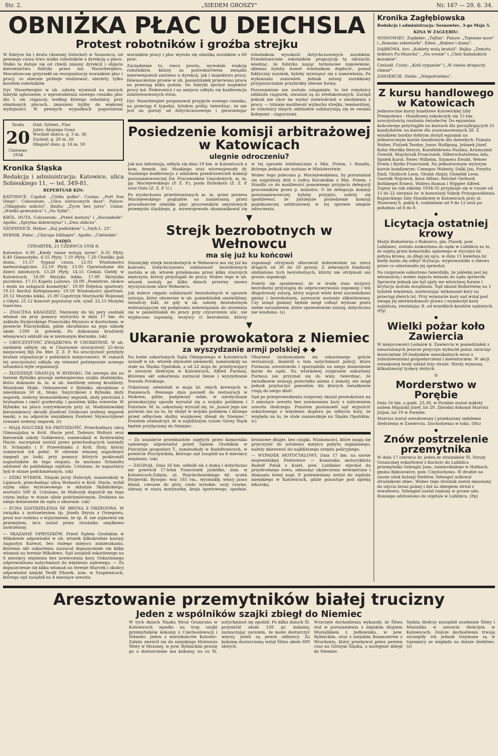Str. 2. „SIEDEM GROSZY" Nr. 167 — 20. 6. 34.
OBNIŻKA PŁAC U DEICHSLA
Protest robotników i groźba strejku
W fabryce lin i drutu (dawniej Deischel) w Sosnowcu, od pewnego czasu trwa walka robotników z dyrekcją o płace. Walka ta datuje się od chwili zmiany dyrekcji i objęcia kierownictwa fabryki przez inż. Waserbergiera. Mocodawcom przyrzekł on reorganizację warunków płac i pracy, co obecnie próbuje realizować, niestety, tylko kosztem robotników.
Dyr. Waserbergier w ub. sobotę wywiesił na murach fabryki ogłoszenie, o wprowadzeniu nowego cennika płac dla t. zw. ciągaczy, według którego robotnicy, przy obniżonych płacach, zmuszeni byliby do większej wydajności. W pewnych wypadkach pogorszenie warunków pracy i płac wyraża się obniżką zarobków o 60 proc.
Zarządzenie to, rzecz prosta, wywołało reakcję robotników, którzy za pośrednictwem związku interwenjowali zarówno u dyrekcji, jak i inspektora pracy. Równocześnie prawie w ub. poniedziałek przerwano pracę na przeciąg kilku godzin. Do fabryki zjechał inspektor pracy inż. Federowicz i na miejscu odbyła się konferencja zainteresowanych stron.
Dyr. Waserbergier proponował przyjęcie nowego cennika, na przeciąg 6 tygodni, tytułem próby, twierdząc, że nie jest on gorszy od dotychczasowego i gwarantując robotnikom wysokość dotychczasowych zarobków. Przedstawiciele robotników propozycję tę odrzucili, wiedząc, że fabryka mając terminowe zamówienie, skłonna byłaby nawet robotnikom dopłacić, ponad faktyczny zarobek, byleby wywiązać się z zamówienia. Po wykonaniu zamówień jednak zatarg zarobkowy przypuszczalnie przybrałby obecne formy.
Porozumienie nie zostało osiągnięte, to też robotnicy oddziału ciągarek, uważani są za zredukowanych. Zarząd jednak nie chce im wydać zaświadczeń o zwolnieniu z pracy. — Istnieje możliwość wybuchu strejku, tembardziej, że robotnicy innych oddziałów solidaryzują się ze swoimi kolegami - ciągaczami.
Środa
20
Czerwiec
1934
Dziś: Sylwer., Flor.
Jutro: Alojzego Gonz.
Wschód słońca: g. 3 m. 36
Zachód: g. 20 m. 26
Długość dnia: g. 16 m. 50
Kronika Śląska
Redakcja i administracja: Katowice, ulica Sobieskiego 11, — tel. 349-81.
REPERTUAR KIN:
KATOWICE. Capitol: „Córka pułku". Casino: „Port San Diego". Colosseum: „Ulica zatraconych dusz". Palace: „Olimpjada miłości". Rialto: „Życie bez jutra". Union: „Wielka grzesznica" i „Na Sybir".
KRÓL. HUTA. Colosseum: „Przed maturą" i „Rocambole". Apollo: „Sprytna dziewczyna" i „Dwa oblicza".
SZOPIENICE. Helios: „Raj podlotków" i „Szyb L. 23".
RYBNIK. Pałac: „Chicago Dillinger". Apollo: „Czeluskin".
RADJO.
CZWARTEK, 21 CZERWCA 1934 R.
Katowice. 6.30 „Kiedy ranne wstają zorze". 6.35 Płyty. 6.40 Gimnastyka. 6.55 Płyty. 7.10 Płyty. 7.20 Chwilka pań domu. 11.57 Sygnał czasu. 12.03 Wiadomości meteorologiczne. 12.10 Płyty. 13.05 Opowiadanie dla dzieci młodszych. 13.20 Płyty. 14.15 Cedula Giełdy w Katowicach. 16.00 Muzyka lekka. 17.00 Skrzynka pocztowa. 17.15 Kapela Ludowa. 18.00 „Powietrze, słońce i woda na usługach kosmetyki". 19.00 Feljeton sportowy. 19.15 Recital fortepianowy. 19.50 Wiadomości sportowe. 20.12 Muzyka lekka. 21.00 Capstrzyk Marynarki Wojennej z Gdyni. 21.12 Koncert popularny ork. symf. 22.15 Muzyka taneczna.
— ZNACZNA KRADZIEŻ. Nieznany do tej pory osobnik włamał się przy pomocy wytrychu w dniu 17 bm. do zakładu fryzjerskiego Franciszka Myszora w Kostuchnie, w powiecie Pszczyńskim, gdzie skradziono na jego szkodę około 1500 zł. gotówki. Po dokonaniu kradzieży włamywacz oddalił się w nieznanym kierunku. (ok)
— UROCZYSTOŚĆ ZWIĄZKOWA W CHORZOWIE. W ub. niedzielę odbyła się w Chorzowie uroczystość 25-lecia miejscowej filji Zw. Met. Z. Z. P. Na uroczystość przybyły bratnie organizacje z pobliskich miejscowości. W ramach tej uroczystości odbyło się również poświęcenie nowego sztandaru tejże organizacji.
— ZŁODZIEJE GRASUJĄ W RYBNIKU. Od szeregu dni na terenie Rybnika grasuje niebezpieczna szajka złodziejska, która dokonała m. in. w ub. niedzielę szereg kradzieży. Muzykowi Maks. Gebauerowi z Rybnika skradziono z mieszkania 50 zł., Maks. Smyrczkowi z Rybnika złoty zegarek, srebrny bransoletkowy zegarek, złoty pierścień z brylantem i część garderoby, i pozatem kilka rowerów. W Rybniku na placu rozrywkowym przy ul. Wodzisławskiej kieszonkowcy skradli Józefowi Grabcowi srebrny zegarek męski, a na odpuście niejakiemu Pawłowi Szywaczykowi również srebrny zegarek. (r)
— MAJĄ NAUCZKĘ NA PRZYSZŁOŚĆ. Przechodzący ulicą Gimnazjalną w Król. Hucie prof. Tadeusz Waltorz oraz kierownik szkoły Gotkiewicz, zamieszkali w Królewskiej Hucie, zaczepieni zostali przez przechodzących tamtędy H. Schmidta i P. Przewdzięka z Król. Huty, którzy zamierzali ich pobić. W obronie własnej napadnięci sięgnęli po laski, przy pomocy których poskromili napastników do tego stopnia, że musiano Schmidta odstawić do pobliskiego szpitala. Ustalono, że napastnicy byli w stanie podchmielonym. (ok)
— DZIKI WYBRYK. Niejaki Jerzy Hubczyk, zamieszkały w Lipinach, przechodząc ulicą Wolności w Król. Hucie, wybił szybę okna wystawowego w składzie Skibińskiego, wartości 500 zł. Ustalono, że Hubczyk dopuścił się tego czynu będąc w stanie silnie podchmielonym. Zrobiono na niego doniesienie do sądu o ukaranie. (ok)
— ECHA ZASTRZELENIA ŚP. BRYSIA Z ORZEGOWA. W związku z zastrzeleniem śp. Józefa Brysia z Orzegowa, prosi nas rodzina o wyjaśnienie, że śp. B. nie zajmował się przemytem, lecz został przez strażnika omyłkowo zastrzelony.
— SKAZANIE OPRYSZKÓW. Przed Sądem Grodzkim w Mikołowie odpowiadał w ub. wtorek kilkakrotnie karany Augustyn Karwat, bez stałego miejsca zamieszkania, któremu akt oskarżenia zarzucał dopuszczenie się kilku włamań na terenie Mikołowa. Sąd zasądził oskarżonego na 6 miesięcy więzienia bez zawieszenia kary. Oskarżonego odprowadzono natychmiast do więzienia sądowego. — Za dopuszczenie się kilku włamań na terenie Murcek i okolicy odpowiadał niejaki Teofil Pilarek, zam. w Szopienicach, którego sąd zasądził na 4 miesiące aresztu.
Posiedzenie komisji arbitrażowej w Katowicach
ulegnie odroczeniu?
Jak nas informują, odbyła się dnia 19 bm. w Katowicach u kom. demob. inż. Maskiego oraz wicewojewody dr. Saolniego konferencja z udziałem przedstawicieli komisji porozumiewawczej Zw. Pracowników Umysłowych, m. in. pp. Maciejewskiego (P. Z. P.), posła Brzeskota (Z. Z. P. oraz Guta (Z. Z. P. U.).
Po wysłuchaniu przedstawionych m. in. przez prezesa Maciejewskiego poglądów na zamierzoną przez pracodawców obniżkę płac pracowników umysłowych przemysłu śląskiego, p. wicewojewoda skomunikował się w tej sprawie telefonicznie z Min. Przem. i Handlu, którego jednak nie zastano w Ministerstwie.
Wobec tego polecono p. Maciejewskiemu, by porozumiał się najpóźniej dziś z radcą Barańskim z Min. Przem. i Handlu co do możliwości ponownego przyjęcia delegacji pracowników przez p. ministra. O ile delegacja komisji porozumiewawczej byłaby przyjęta, należy się spodziewać, że jutrzejsze posiedzenie komisji pojednawczej arbitrażowej w tej sprawie ulegnie odroczeniu.
▼
Strejk bezrobotnych w Wełnowcu
ma się już ku końcowi
Niezwykły strejk bezrobotnych w Wełnowcu ma się już ku końcowi. Dotychczasowa solidarność bezrobotnych została w ub. wtorek przełamana przez kilku starszych mężczyzn, którzy przystąpili do pracy. Wobec tego w ub. wtorek zostały po kilku dniach przerwy znowu wyczyszczone ulice Wełnowca.
Jak dalece sięgała solidarność bezrobotnych w sprawie zatargu, który obszernie w ub. poniedziałek omówiliśmy, świadczy fakt, że gdy w ub. sobotę bezrobotnym wzbraniającym się podpisania zobowiązania do stawienia się w poniedziałek do pracy przy czyszczeniu ulic, nie wypłacono zapomóg, wszyscy ci bezrobotni, którzy zapomogi otrzymali ofiarowali dobrowolnie na rzecz drugich od 30 do 50 groszy. Z zebranych funduszy obdzielono tych bezrobotnych, którzy nie otrzymali ani grosza zapomogi.
Należy się spodziewać, że w środę rano wszyscy bezrobotni przystąpią do odpracowywania zapomóg i ten długotrwały zatarg, który napsuł wiele krwi naczelnikowi gminy i bezrobotnym, nareszcie zostanie zlikwidowany. Czy urząd gminny będzie mógł cofnąć wydane przez siebie zarządzenie, które spowodowało zatarg, dotychczas nie wiadomo. (s)
▼
Ukaranie prowokatora z Niemiec
za wyszydzanie armji polskiej ◆ ◆
Na ławie oskarżonych Sądu Okręgowego w Katowicach zasiadł w ub. wtorek obywatel niemiecki, zamieszkały na stałe na Śląsku Opolskim, a od 22 maja br. przebywający w areszcie śledczym w Katowicach, Alfred Furman, któremu akt oskarżenia zarzucał lżenie i wyszydzanie Narodu Polskiego.
Oskarżony odwiedził w maju br. swych krewnych w Paniowach. Pewnego dnia poszedł do restauracji w Mokrem, gdzie, podpiwszy sobie, w niesłychanie prowokacyjny sposób wyrażał się o wojsku polskiem i Państwie. M. in. oskarżony wyraził się, że „honor jego nie pozwala mu na to, by służył w wojsku polskiem i dlatego przed odbyciem służby wojskowej zbiegł do Niemiec." Pozatem oświadczył, że w najbliższym czasie Górny Śląsk będzie przyłączony do Niemiec.
Oburzeni zachowaniem się oskarżonego goście restauracji, donieśli o tem natychmiast policji, która Furmana aresztowała i sporządziła na niego doniesienie karne do sądu. Na wtorkowej rozprawie oskarżony Furman nie przyznał się do winy, twierdząc, że świadkowie zeznają przeciwko niemu z zemsty, nie mógł jednak przytoczyć powodów, dla których świadkowie czują do niego złość.
Sąd po przeprowadzeniu rozprawy skazał prowokatora na 3 miesiące aresztu bez zawieszenia kary z zaliczeniem aresztu śledczego. Pozatem postanowił sąd wypuścić oskarżonego z więzienia dopiero po odbyciu kary, ze względu na to, że stale zamieszkuje na Śląsku Opolskim. (s)
— Za usunięcie przedmiotów zajętych przez komornika sądowego odpowiadał przed Sądem Grodzkim w Pszczynie gospodarz T., zamieszkały w Rudołtowicach, w powiecie Pszczyńskim, którego sąd zasądził na 6 miesięcy więzienia. (ok)
— ZAGINĄŁ. Dnia 16 bm. oddalił się z domu i dotychczas nie powrócił 17-letni Franciszek Jaskółka, zam. w Katowicach-Załężu, ul. Wojciechowskiego 46, uczeń fryzjerski. Rysopis: wzr. 165 cm., wysmukły, włosy jasno blond, czesane do góry, czoło wysokie, oczy czarne, ubrany w szarą marynarkę, kroju sportowego, spodnie, bronzowe długie, bez czapki. Wiadomości, które mogą się przyczynić do ustalenia miejsca pobytu zaginionego, należy skierować do najbliższego urzędu policyjnego.
— WYPADEK MOTOCYKLOWY. Dnia 17 bm. na szosie wojewódzkiej Piotrowice — Kamionka motocyklista Rudolf Polak z Kalet, pow. Lubliniec wjechał do przydrożnego rowu, odnosząc okaleczenia wewnętrzne i złamania lewej nogi. P. przewieziony został do szpitala miejskiego w Katowicach, gdzie pozostaje pod opieką lekarską.
Kronika Zagłębiowska
Redakcja i administracja: Sosnowiec, 3-go Maja 5.
KINA W ZAGŁĘBIU:
SOSNOWIEC. Zagłębie: „Tajfun". Palace: „Tajemne noce" i „Romans sekretarki". Eden: „Bokser i dama".
DĄBROWA. Ars: „Kobiety wolą brutali". Bajka: „Zemsta doktora Fu-Manchu", „Na scenie" i „Chór kubańskich kozaków".
Czeladź. Czary: „Król cyganów" i „W cieniu drapaczy chmur".
ZAWIERCIE. Stella: „Niepotrzebna".
Z kursu handlowego w Katowicach
Jednoroczne kursy handlowe Katowickiej Izby Premysłowo - Handlowej zakończyły się 15 bm. uroczystością rozdania świadectw. Do egzaminu końcowego przystąpiło na kursach dla początkujących 51 kandydatów, na kursie dla zaawansowanych 28. Z wynikiem bardzo dobrym złożyli egzamin na jednorocznym kursie handlowym dla dorosłych: Famula Walter, Flatzek Teodor, Janus Wolfgang, Jelonek Józef, Kohn Mordka Berysz, Kornfeldówna Paulina, Krumszmit Oswald, Majchrzak Franciszek, Silberschatzówna Ada, Spałek Karol, Świec Wilhelm, Szymera Ewald, Weiser Erwin i Ryrko Franciszek. Na jednorocznym wyższym kursie handlowym: Czempas Walenty, Dziki Jan, Forytta Emil, Gladisch Leon, Glomb Alojzy, Glombik Leon, Gnotzik Wojciech, Kosz Alfons, Reichel Gerhard, Rothkegel Ernest, Widera Roman i Wippler Alfred. Zapisy na rok szkolny 1934-35 przyjmuje się w czasie od 15 do 22 sierpnia br. w kancelarji Szkoły Przysposobienia Kupieckiego Izby Handlowej w Katowicach przy ul. Stawowej 6, pokój 6, codziennie od 9 do 12 oraz po południu od 6 do 8.
●
Licytacja ostatniej krowy
Marja Bodorówna z Bukowca, gm. Piasek, pow. Lubliniec, została zaskarżona do sądu w Lublińcu za to, że zajętą przez komornika sądowego w styczniu br. jedyną krowę, za długi jej ojca, w dniu 11 kwietnia br. kiedy miała się odbyć licytacja, wyprowadziła z chlewa przez co udaremniła jej sprzedaż.
Na rozprawie oskarżona twierdziła, że jałówka jest jej własnością i wobec zajęcia wniosła do sądu sprzeciw. Sprzeciw jednak nie był ujęty we właściwej formie i licytacja została zasądzona. Sąd skazał Bodorównę na 1 tydzień więzienia, zawieszając wykonanie kary na przeciąg dwóch lat. Przy wymiarze kary sąd wziął pod uwagę jej nieświadomość prawa i wymierzył karę najniższą, zwalniając B. od wszelkich kosztów sądowych. (Pg)
●
Wielki pożar koło Zawiercia
W miejscowości Leśniów k. Zawiercia w poniedziałek z nieustalonych jeszcze przyczyn wybuchł pożar, niszcząc doszczętnie 20 budynków mieszkalnych wraz z zabudowaniami gospodarczemi i inwentarzem. W akcji ratunkowej brały udział trzy straże. Straty wynoszą kilkadziesiąt tysięcy złotych.
◎
Morderstwo w Porębie
Dnia 16 bm. o godz. 23,30, w Porębie został zakłuty nożem Migalski Józef, lat 20. Zbrodni dokonał Marcisz Juljan, lat 19 w Porębie.
Marcisz został aresztowany i przekazany sędziemu śledczemu w Zawierciu. Dochodzenia w toku. (Hu)
●
Znów postrzelenie przemytnika
W dniu 17 czerwca br. jeden ze strażników Śl. Straży Granicznej eskortował z Kochcic do Lublińca przemytnika Szlengla Jana, zamieszkałego w Hutkach, gmina Rększowice, pow. Częstochowa. W drodze na szosie obok kolonji Steblów, Sztengel usiłował strażnikowi zbiec. Wobec tego strażnik został zmuszony do użycia broni palnej i dał za zbiegiem strzał z rewolweru. Sztengiel został raniony w prawe udo. Rannego odstawiono do szpitala w Lublińcu. (Pg)
Aresztowanie przemytników białej trucizny
Jeden z wspólników szajki zbiegł do Niemiec
W tych dniach Śląska Straż Graniczna w Katowicach wpadła na trop szajki przemytników kokainy z Czechosłowacji i Niemiec. Jeden z mieszkańców Katowic-Załęża zwrócił się do niejakiego Mateusza Śliwy w Mszanej, w pow. Rybnickim proszę go o dostarczenie mu kokainy, na co Śl. natychmiast się zgodził. Po kilku dniach Śl. przywiózł około 120 gr. kokainy, zaznaczając zarazem, że może dostarczyć więcej, jeżeli są pewni odbiorcy. Za kokainę dostarczoną wziął Śliwa około 600 złotych.
Wszczęte dochodzenia wykazały, że Śliwa stał w porozumieniu z niejakim Alojzem Musialikiem z Jedłownika, w pow. Rybnickim, oraz z niejakim Baumaierem z Wrocławia, który przebywał przez pewien czas na Górnym Śląsku, a następnie zbiegł do Niemiec.
Sędzia śledczy zarządził osadzenie Śliwy i Musialika w areszcie śledczym w Katowicach. Dalsze dochodzenia trwają szczegóły ich jednak trzymane są w tajemnicy ze względu na dalsze śledztwo. (s)